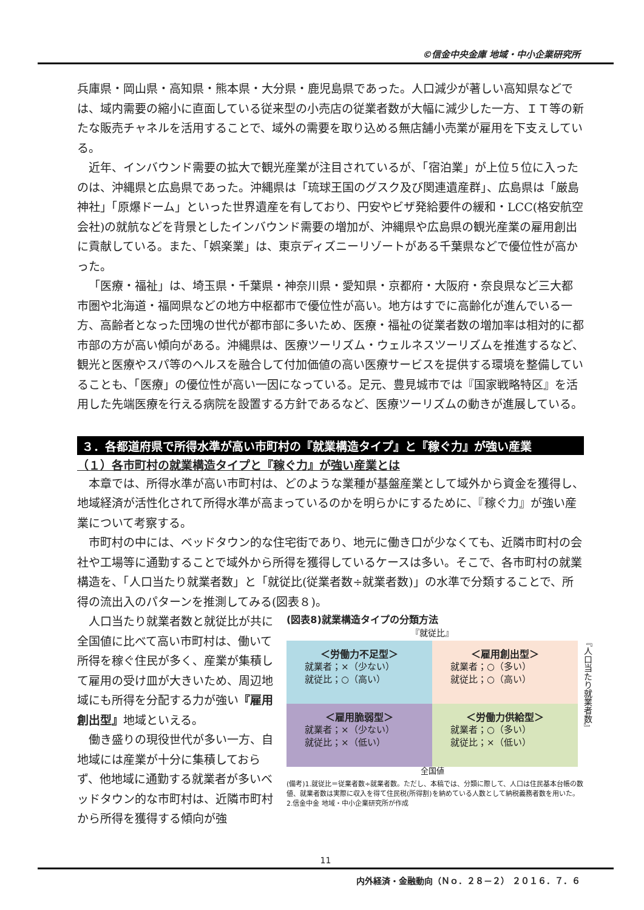©信金中央金庫 地域・中小企業研究所
兵庫県・岡山県・高知県・熊本県・大分県・鹿児島県であった。人口減少が著しい高知県などでは、域内需要の縮小に直面している従来型の小売店の従業者数が大幅に減少した一方、ＩＴ等の新たな販売チャネルを活用することで、域外の需要を取り込める無店舗小売業が雇用を下支えしている。
近年、インバウンド需要の拡大で観光産業が注目されているが、「宿泊業」が上位５位に入ったのは、沖縄県と広島県であった。沖縄県は「琉球王国のグスク及び関連遺産群」、広島県は「厳島神社」「原爆ドーム」といった世界遺産を有しており、円安やビザ発給要件の緩和・LCC(格安航空会社)の就航などを背景としたインバウンド需要の増加が、沖縄県や広島県の観光産業の雇用創出に貢献している。また、「娯楽業」は、東京ディズニーリゾートがある千葉県などで優位性が高かった。
「医療・福祉」は、埼玉県・千葉県・神奈川県・愛知県・京都府・大阪府・奈良県など三大都市圏や北海道・福岡県などの地方中枢都市で優位性が高い。地方はすでに高齢化が進んでいる一方、高齢者となった団塊の世代が都市部に多いため、医療・福祉の従業者数の増加率は相対的に都市部の方が高い傾向がある。沖縄県は、医療ツーリズム・ウェルネスツーリズムを推進するなど、観光と医療やスパ等のヘルスを融合して付加価値の高い医療サービスを提供する環境を整備していることも、「医療」の優位性が高い一因になっている。足元、豊見城市では『国家戦略特区』を活用した先端医療を行える病院を設置する方針であるなど、医療ツーリズムの動きが進展している。
３．各都道府県で所得水準が高い市町村の『就業構造タイプ』と『稼ぐ力』が強い産業
（１）各市町村の就業構造タイプと『稼ぐ力』が強い産業とは
本章では、所得水準が高い市町村は、どのような業種が基盤産業として域外から資金を獲得し、地域経済が活性化されて所得水準が高まっているのかを明らかにするために、『稼ぐ力』が強い産業について考察する。
市町村の中には、ベッドタウン的な住宅街であり、地元に働き口が少なくても、近隣市町村の会社や工場等に通勤することで域外から所得を獲得しているケースは多い。そこで、各市町村の就業構造を、「人口当たり就業者数」と「就従比(従業者数÷就業者数)」の水準で分類することで、所得の流出入のパターンを推測してみる(図表８)。
人口当たり就業者数と就従比が共に全国値に比べて高い市町村は、働いて所得を稼ぐ住民が多く、産業が集積して雇用の受け皿が大きいため、周辺地域にも所得を分配する力が強い『雇用創出型』地域といえる。
働き盛りの現役世代が多い一方、自地域には産業が十分に集積しておらず、他地域に通勤する就業者が多いベッドタウン的な市町村は、近隣市町村から所得を獲得する傾向が強
(図表8)就業構造タイプの分類方法
『就従比』
＜労働力不足型＞
就業者；×（少ない）
就従比；○（高い）
＜雇用創出型＞
就業者；○（多い）
就従比；○（高い）
＜雇用脆弱型＞
就業者；×（少ない）
就従比；×（低い）
＜労働力供給型＞
就業者；○（多い）
就従比；×（低い）
『人口当たり就業者数』
全国値
(備考)1.就従比＝従業者数÷就業者数。ただし、本稿では、分類に際して、人口は住民基本台帳の数値、就業者数は実際に収入を得て住民税(所得割)を納めている人数として納税義務者数を用いた。
2.信金中金 地域・中小企業研究所が作成
11
内外経済・金融動向（Ｎｏ．２８－２） ２０１６．７．６